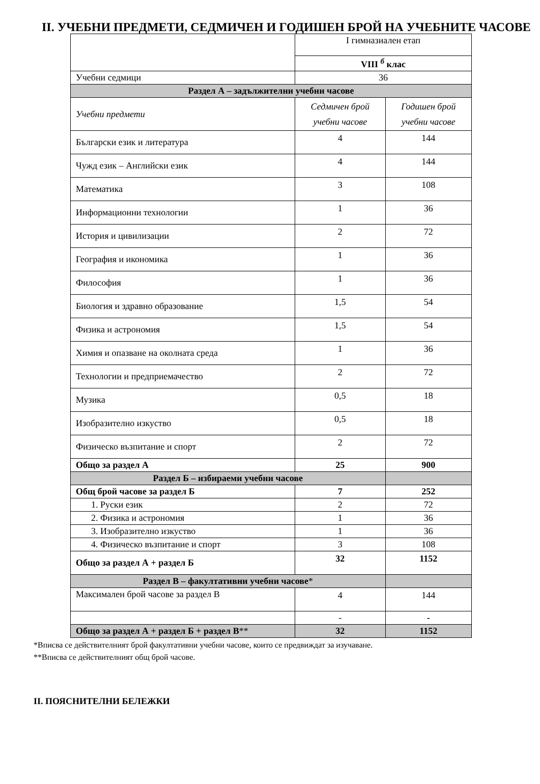II. УЧЕБНИ ПРЕДМЕТИ, СЕДМИЧЕН И ГОДИШЕН БРОЙ НА УЧЕБНИТЕ ЧАСОВЕ
| | I гимназиален етап | |
| | VIII <sup>б</sup> клас | |
| Учебни седмици | 36 | |
| Раздел А – задължителни учебни часове | | |
| Учебни предмети | Седмичен брой учебни часове | Годишен брой учебни часове |
| Български език и литература | 4 | 144 |
| Чужд език – Английски език | 4 | 144 |
| Математика | 3 | 108 |
| Информационни технологии | 1 | 36 |
| История и цивилизации | 2 | 72 |
| География и икономика | 1 | 36 |
| Философия | 1 | 36 |
| Биология и здравно образование | 1,5 | 54 |
| Физика и астрономия | 1,5 | 54 |
| Химия и опазване на околната среда | 1 | 36 |
| Технологии и предприемачество | 2 | 72 |
| Музика | 0,5 | 18 |
| Изобразително изкуство | 0,5 | 18 |
| Физическо възпитание и спорт | 2 | 72 |
| Общо за раздел А | 25 | 900 |
| Раздел Б – избираеми учебни часове | | |
| Общ брой часове за раздел Б | 7 | 252 |
| 1. Руски език | 2 | 72 |
| 2. Физика и астрономия | 1 | 36 |
| 3. Изобразително изкуство | 1 | 36 |
| 4. Физическо възпитание и спорт | 3 | 108 |
| Общо за раздел А + раздел Б | 32 | 1152 |
| Раздел В – факултативни учебни часове * | | |
| Максимален брой часове за раздел В | 4 | 144 |
| | - | - |
| Общо за раздел А + раздел Б + раздел В ** | 32 | 1152 |
*Вписва се действителният брой факултативни учебни часове, които се предвиждат за изучаване.
**Вписва се действителният общ брой часове.
II. ПОЯСНИТЕЛНИ БЕЛЕЖКИ